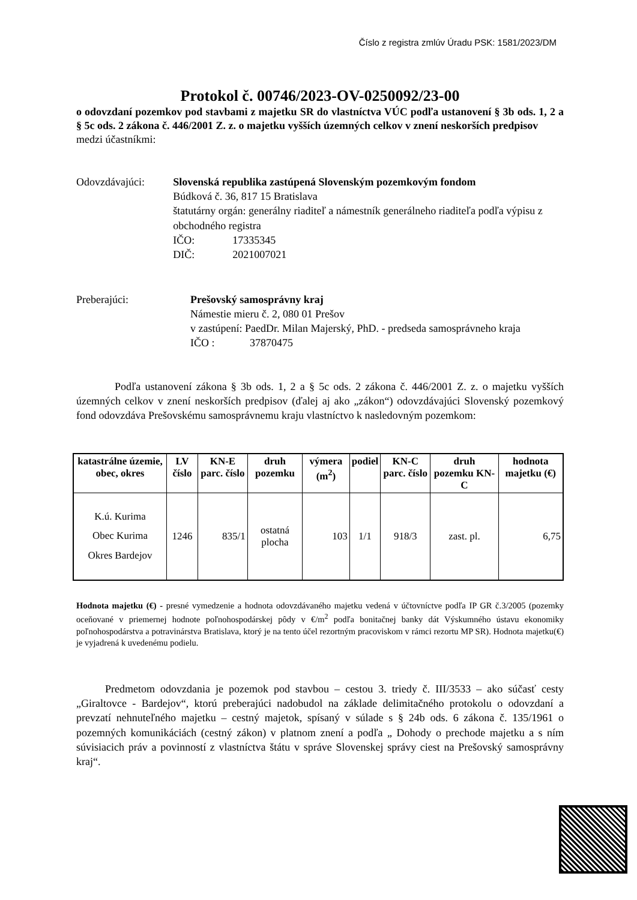Číslo z registra zmlúv Úradu PSK: 1581/2023/DM
Protokol č. 00746/2023-OV-0250092/23-00
o odovzdaní pozemkov pod stavbami z majetku SR do vlastníctva VÚC podľa ustanovení § 3b ods. 1, 2 a § 5c ods. 2 zákona č. 446/2001 Z. z. o majetku vyšších územných celkov v znení neskorších predpisov
medzi účastníkmi:
Odovzdávajúci: Slovenská republika zastúpená Slovenským pozemkovým fondom
Búdková č. 36, 817 15 Bratislava
štatutárny orgán: generálny riaditeľ a námestník generálneho riaditeľa podľa výpisu z obchodného registra
IČO: 17335345
DIČ: 2021007021
Preberajúci: Prešovský samosprávny kraj
Námestie mieru č. 2, 080 01 Prešov
v zastúpení: PaedDr. Milan Majerský, PhD. - predseda samosprávneho kraja
IČO : 37870475
Podľa ustanovení zákona § 3b ods. 1, 2 a § 5c ods. 2 zákona č. 446/2001 Z. z. o majetku vyšších územných celkov v znení neskorších predpisov (ďalej aj ako „zákon“) odovzdávajúci Slovenský pozemkový fond odovzdáva Prešovskému samosprávnemu kraju vlastníctvo k nasledovným pozemkom:
| katastrálne územie, obec, okres | LV číslo | KN-E parc. číslo | druh pozemku | výmera (m<sup>2</sup>) | podiel | KN-C parc. číslo | druh pozemku KN-C | hodnota majetku (€) |
| --- | --- | --- | --- | --- | --- | --- | --- | --- |
| K.ú. Kurima Obec Kurima Okres Bardejov | 1246 | 835/1 | ostatná plocha | 103 | 1/1 | 918/3 | zast. pl. | 6,75 |
Hodnota majetku (€) - presné vymedzenie a hodnota odovzdávaného majetku vedená v účtovníctve podľa IP GR č.3/2005 (pozemky oceňované v priemernej hodnote poľnohospodárskej pôdy v €/m<sup>2</sup> podľa bonitačnej banky dát Výskumného ústavu ekonomiky poľnohospodárstva a potravinárstva Bratislava, ktorý je na tento účel rezortným pracoviskom v rámci rezortu MP SR). Hodnota majetku(€) je vyjadrená k uvedenému podielu.
Predmetom odovzdania je pozemok pod stavbou – cestou 3. triedy č. III/3533 – ako súčasť cesty „Giraltovce - Bardejov“, ktorú preberajúci nadobudol na základe delimitačného protokolu o odovzdaní a prevzatí nehnuteľného majetku – cestný majetok, spísaný v súlade s § 24b ods. 6 zákona č. 135/1961 o pozemných komunikáciách (cestný zákon) v platnom znení a podľa „ Dohody o prechode majetku a s ním súvisiacich práv a povinností z vlastníctva štátu v správe Slovenskej správy ciest na Prešovský samosprávny kraj“.